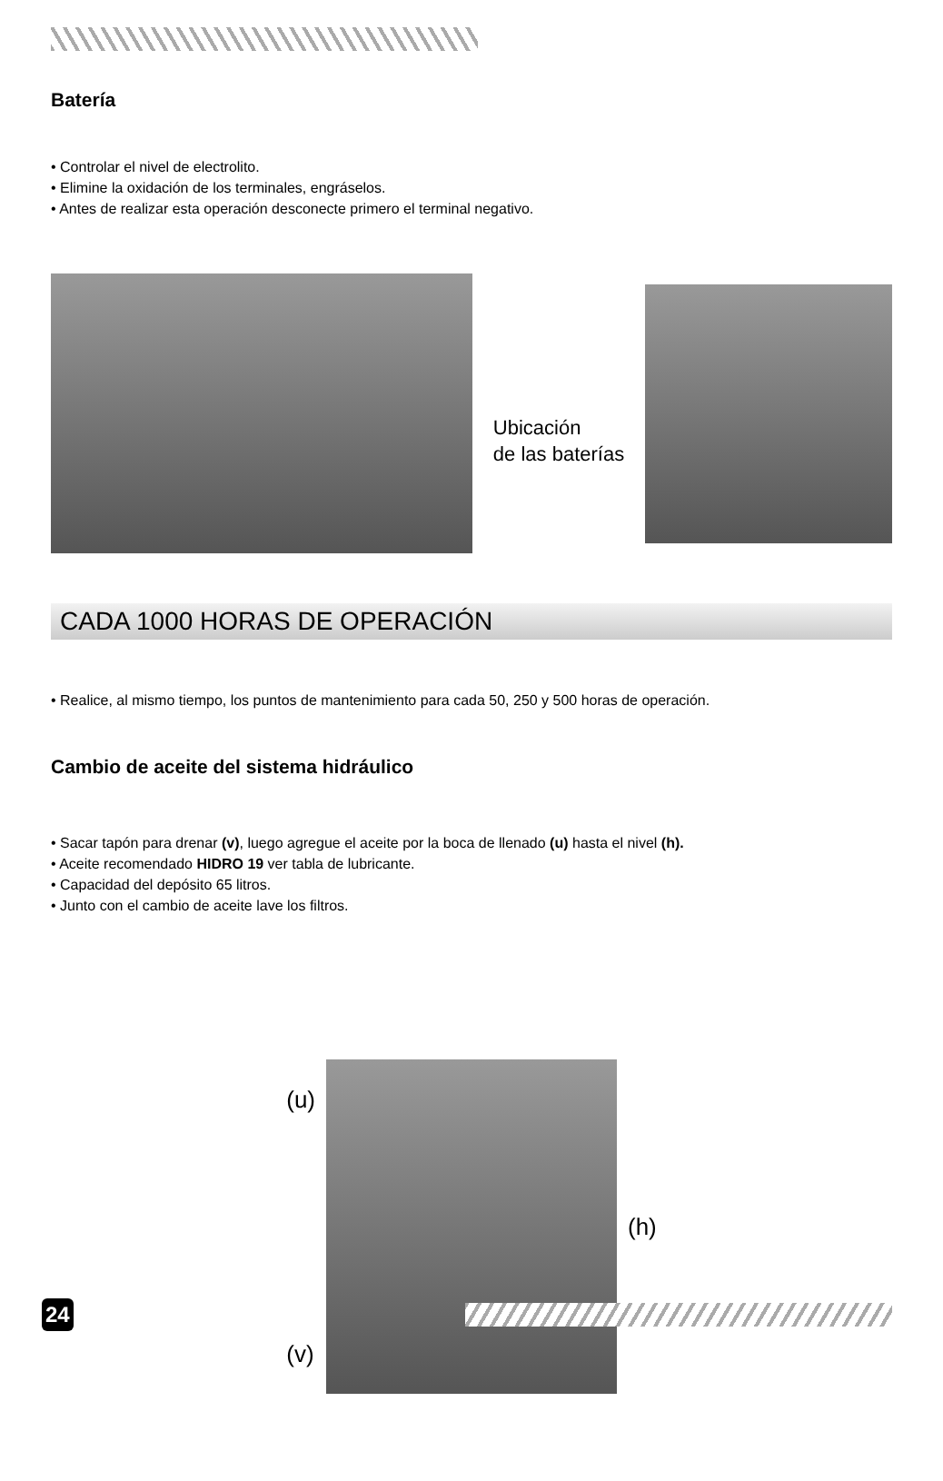Batería
• Controlar el nivel de electrolito.
• Elimine la oxidación de los terminales, engráselos.
• Antes de realizar esta operación desconecte primero el terminal negativo.
Ubicación
de las baterías
CADA 1000 HORAS DE OPERACIÓN
• Realice, al mismo tiempo, los puntos de mantenimiento para cada 50, 250 y 500 horas de operación.
Cambio de aceite del sistema hidráulico
• Sacar tapón para drenar (v), luego agregue el aceite por la boca de llenado (u) hasta el nivel (h).
• Aceite recomendado HIDRO 19 ver tabla de lubricante.
• Capacidad del depósito 65 litros.
• Junto con el cambio de aceite lave los filtros.
(u)
(v)
(h)
24